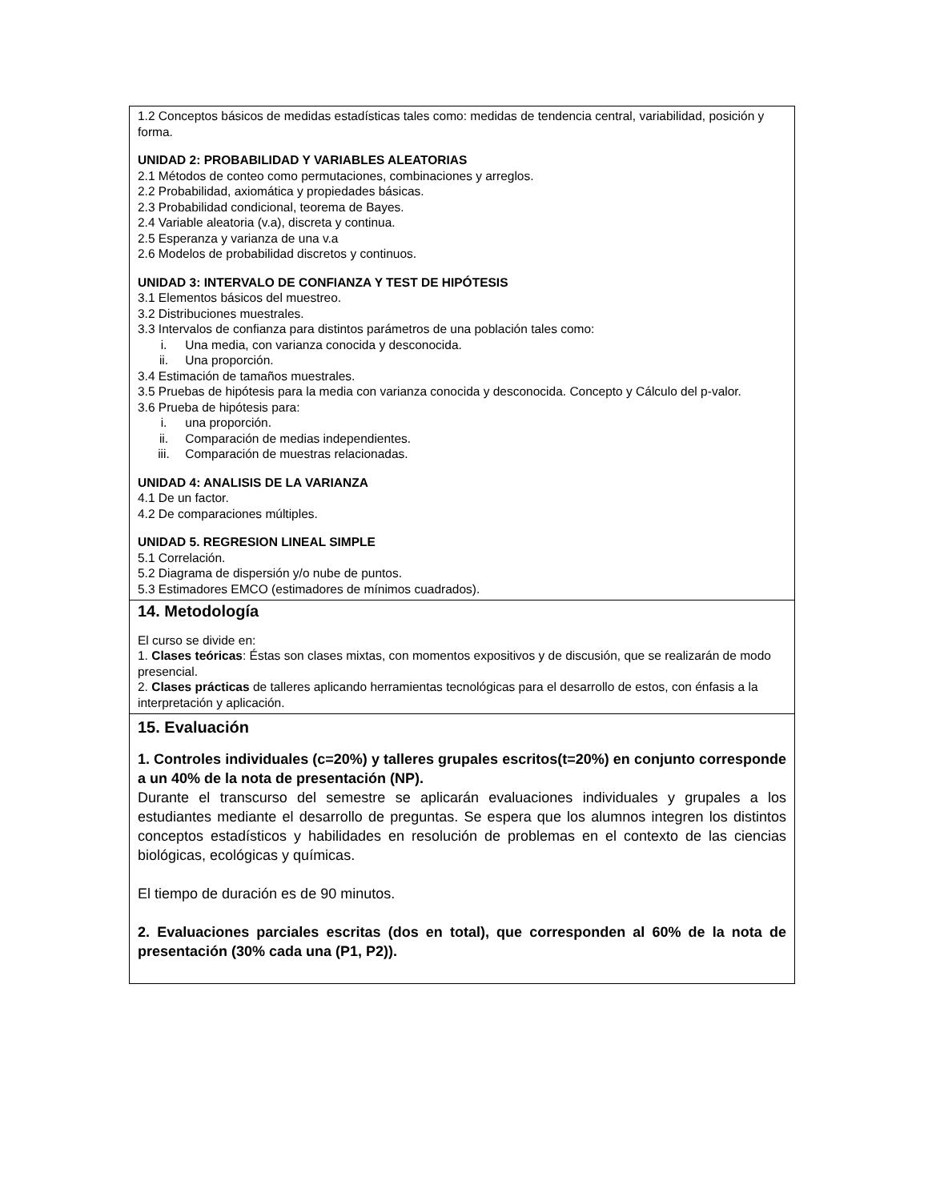| 1.2 Conceptos básicos de medidas estadísticas tales como: medidas de tendencia central, variabilidad, posición y forma. UNIDAD 2: PROBABILIDAD Y VARIABLES ALEATORIAS 2.1 Métodos de conteo como permutaciones, combinaciones y arreglos. 2.2 Probabilidad, axiomática y propiedades básicas. 2.3 Probabilidad condicional, teorema de Bayes. 2.4 Variable aleatoria (v.a), discreta y continua. 2.5 Esperanza y varianza de una v.a 2.6 Modelos de probabilidad discretos y continuos. UNIDAD 3: INTERVALO DE CONFIANZA Y TEST DE HIPÓTESIS 3.1 Elementos básicos del muestreo. 3.2 Distribuciones muestrales. 3.3 Intervalos de confianza para distintos parámetros de una población tales como: i. Una media, con varianza conocida y desconocida. ii. Una proporción. 3.4 Estimación de tamaños muestrales. 3.5 Pruebas de hipótesis para la media con varianza conocida y desconocida. Concepto y Cálculo del p-valor. 3.6 Prueba de hipótesis para: i. una proporción. ii. Comparación de medias independientes. iii. Comparación de muestras relacionadas. UNIDAD 4: ANALISIS DE LA VARIANZA 4.1 De un factor. 4.2 De comparaciones múltiples. UNIDAD 5. REGRESION LINEAL SIMPLE 5.1 Correlación. 5.2 Diagrama de dispersión y/o nube de puntos. 5.3 Estimadores EMCO (estimadores de mínimos cuadrados). |
| 14. Metodología El curso se divide en: 1. Clases teóricas : Éstas son clases mixtas, con momentos expositivos y de discusión, que se realizarán de modo presencial. 2. Clases prácticas de talleres aplicando herramientas tecnológicas para el desarrollo de estos, con énfasis a la interpretación y aplicación. |
| 15. Evaluación 1. Controles individuales (c=20%) y talleres grupales escritos(t=20%) en conjunto corresponde a un 40% de la nota de presentación (NP). Durante el transcurso del semestre se aplicarán evaluaciones individuales y grupales a los estudiantes mediante el desarrollo de preguntas. Se espera que los alumnos integren los distintos conceptos estadísticos y habilidades en resolución de problemas en el contexto de las ciencias biológicas, ecológicas y químicas. El tiempo de duración es de 90 minutos. 2. Evaluaciones parciales escritas (dos en total), que corresponden al 60% de la nota de presentación (30% cada una (P1, P2)). |